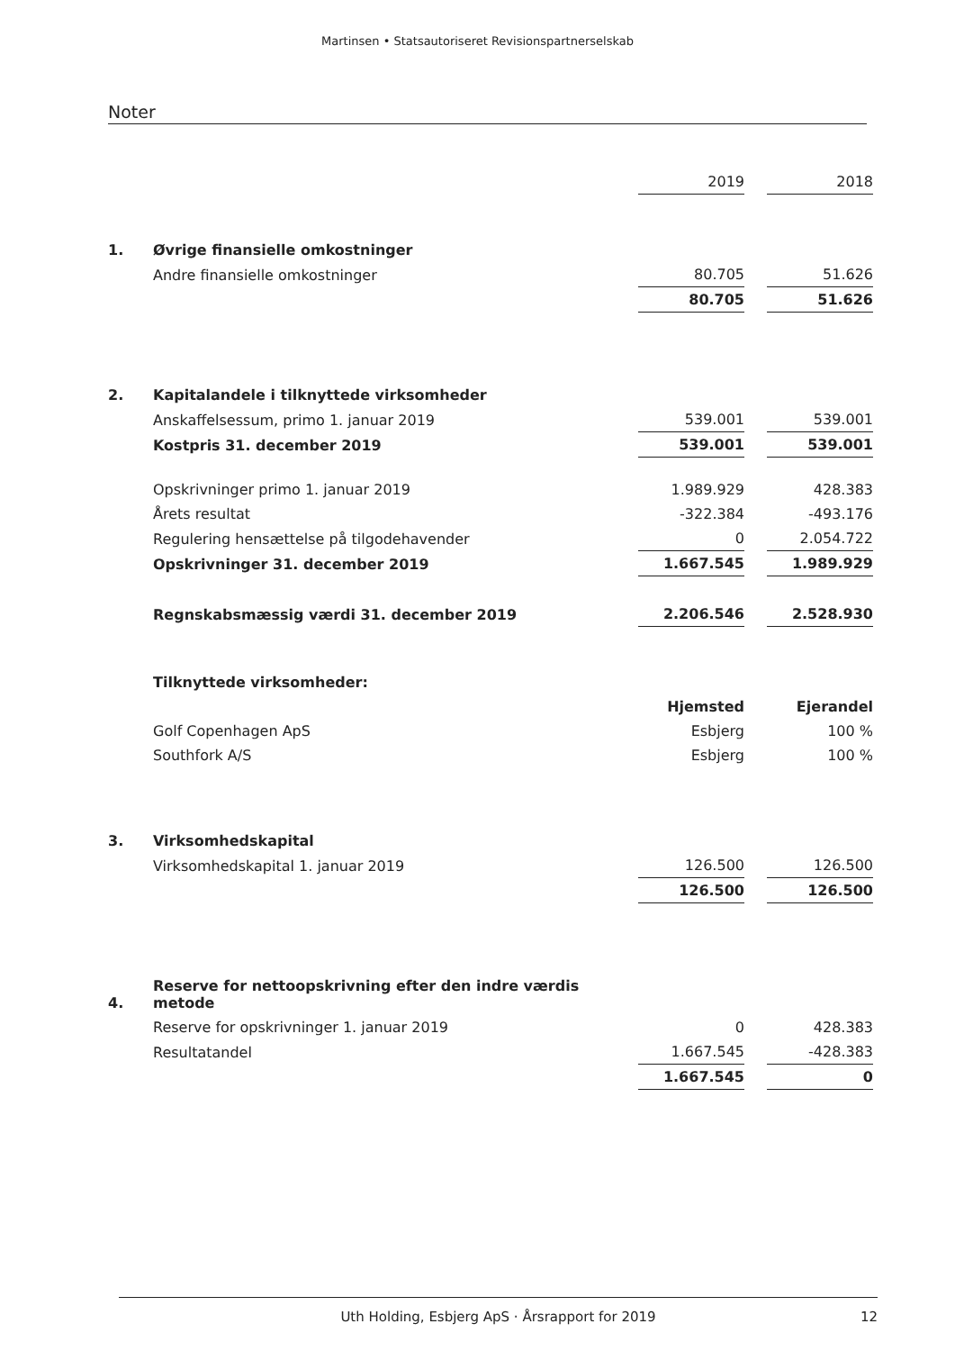Martinsen • Statsautoriseret Revisionspartnerselskab
Noter
| | | 2019 | | 2018 |
| 1. | Øvrige finansielle omkostninger | | | |
| | Andre finansielle omkostninger | 80.705 | | 51.626 |
| | | 80.705 | | 51.626 |
| 2. | Kapitalandele i tilknyttede virksomheder | | | |
| | Anskaffelsessum, primo 1. januar 2019 | 539.001 | | 539.001 |
| | Kostpris 31. december 2019 | 539.001 | | 539.001 |
| | Opskrivninger primo 1. januar 2019 | 1.989.929 | | 428.383 |
| | Årets resultat | -322.384 | | -493.176 |
| | Regulering hensættelse på tilgodehavender | 0 | | 2.054.722 |
| | Opskrivninger 31. december 2019 | 1.667.545 | | 1.989.929 |
| | Regnskabsmæssig værdi 31. december 2019 | 2.206.546 | | 2.528.930 |
| | Tilknyttede virksomheder: | | | |
| | | Hjemsted | | Ejerandel |
| | Golf Copenhagen ApS | Esbjerg | | 100 % |
| | Southfork A/S | Esbjerg | | 100 % |
| 3. | Virksomhedskapital | | | |
| | Virksomhedskapital 1. januar 2019 | 126.500 | | 126.500 |
| | | 126.500 | | 126.500 |
| 4. | Reserve for nettoopskrivning efter den indre værdis metode | | | |
| | Reserve for opskrivninger 1. januar 2019 | 0 | | 428.383 |
| | Resultatandel | 1.667.545 | | -428.383 |
| | | 1.667.545 | | 0 |
Uth Holding, Esbjerg ApS · Årsrapport for 2019 12